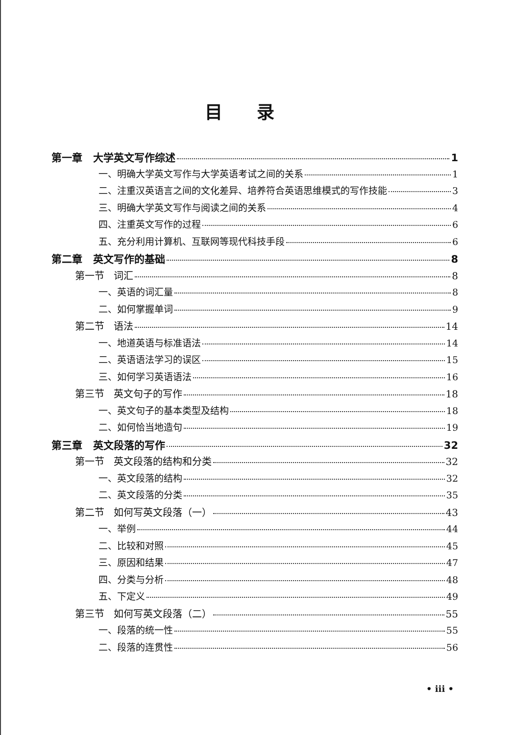目录
第一章 大学英文写作综述 1
一、明确大学英文写作与大学英语考试之间的关系 1
二、注重汉英语言之间的文化差异、培养符合英语思维模式的写作技能 3
三、明确大学英文写作与阅读之间的关系 4
四、注重英文写作的过程 6
五、充分利用计算机、互联网等现代科技手段 6
第二章 英文写作的基础 8
第一节 词汇 8
一、英语的词汇量 8
二、如何掌握单词 9
第二节 语法 14
一、地道英语与标准语法 14
二、英语语法学习的误区 15
三、如何学习英语语法 16
第三节 英文句子的写作 18
一、英文句子的基本类型及结构 18
二、如何恰当地造句 19
第三章 英文段落的写作 32
第一节 英文段落的结构和分类 32
一、英文段落的结构 32
二、英文段落的分类 35
第二节 如何写英文段落（一） 43
一、举例 44
二、比较和对照 45
三、原因和结果 47
四、分类与分析 48
五、下定义 49
第三节 如何写英文段落（二） 55
一、段落的统一性 55
二、段落的连贯性 56
• iii •